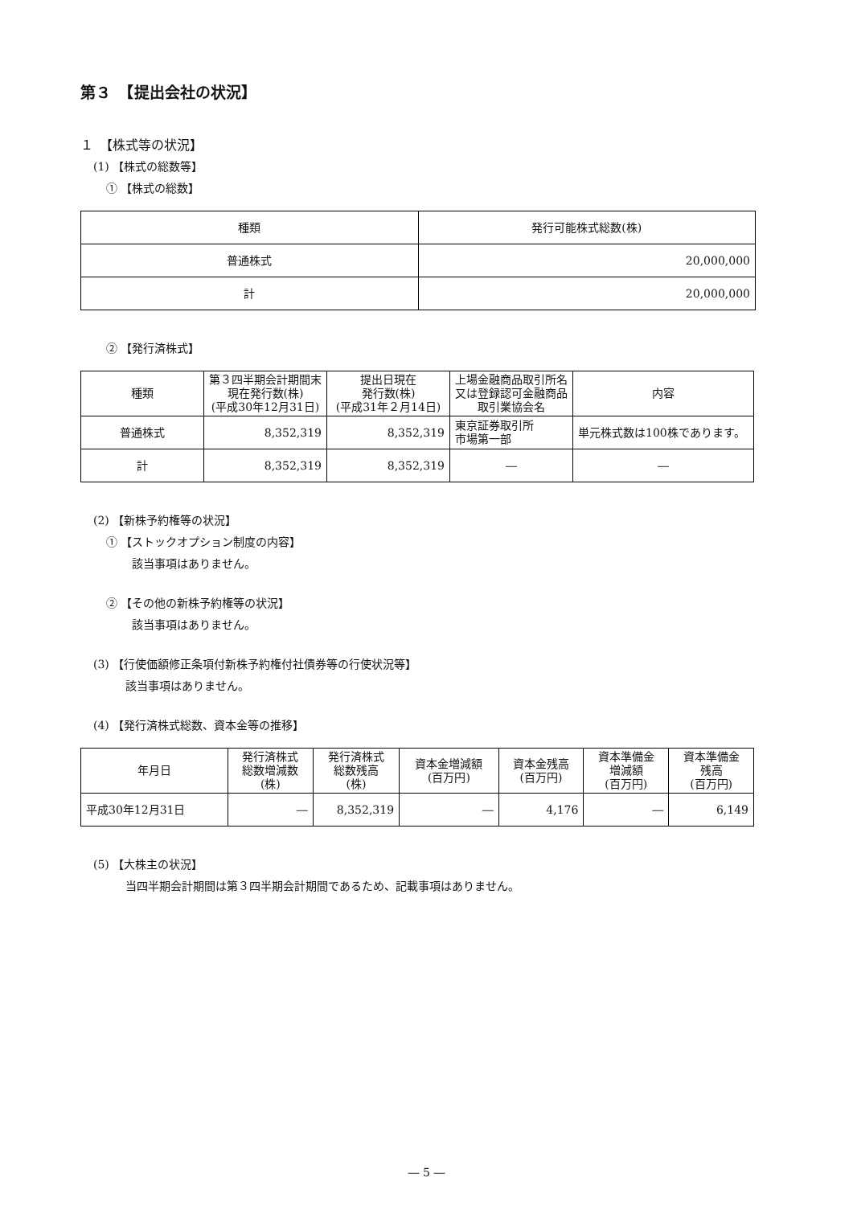第３　【提出会社の状況】
１　【株式等の状況】
(1) 【株式の総数等】
① 【株式の総数】
| 種類 | 発行可能株式総数(株) |
| --- | --- |
| 普通株式 | 20,000,000 |
| 計 | 20,000,000 |
② 【発行済株式】
| 種類 | 第３四半期会計期間末現在発行数(株) (平成30年12月31日) | 提出日現在 発行数(株) (平成31年２月14日) | 上場金融商品取引所名又は登録認可金融商品取引業協会名 | 内容 |
| --- | --- | --- | --- | --- |
| 普通株式 | 8,352,319 | 8,352,319 | 東京証券取引所 市場第一部 | 単元株式数は100株であります。 |
| 計 | 8,352,319 | 8,352,319 | ― | ― |
(2) 【新株予約権等の状況】
① 【ストックオプション制度の内容】
該当事項はありません。
② 【その他の新株予約権等の状況】
該当事項はありません。
(3) 【行使価額修正条項付新株予約権付社債券等の行使状況等】
該当事項はありません。
(4) 【発行済株式総数、資本金等の推移】
| 年月日 | 発行済株式 総数増減数 (株) | 発行済株式 総数残高 (株) | 資本金増減額 (百万円) | 資本金残高 (百万円) | 資本準備金 増減額 (百万円) | 資本準備金 残高 (百万円) |
| --- | --- | --- | --- | --- | --- | --- |
| 平成30年12月31日 | ― | 8,352,319 | ― | 4,176 | ― | 6,149 |
(5) 【大株主の状況】
当四半期会計期間は第３四半期会計期間であるため、記載事項はありません。
― 5 ―